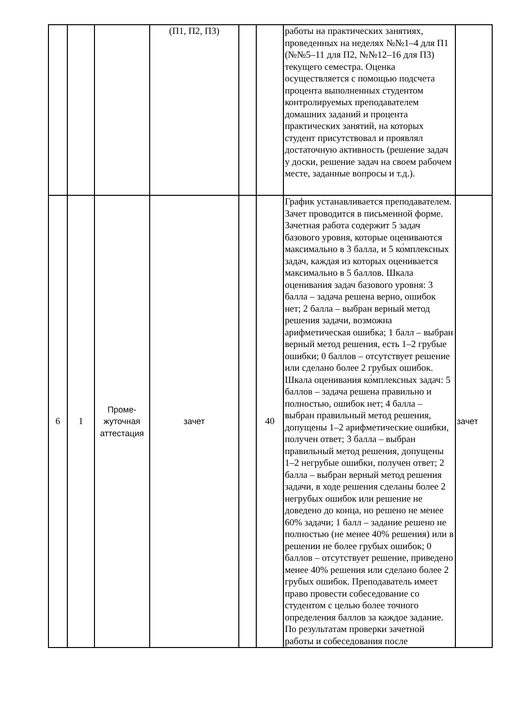| | | | (П1, П2, П3) | | | работы на практических занятиях, проведенных на неделях №№1–4 для П1 (№№5–11 для П2, №№12–16 для П3) текущего семестра. Оценка осуществляется с помощью подсчета процента выполненных студентом контролируемых преподавателем домашних заданий и процента практических занятий, на которых студент присутствовал и проявлял достаточную активность (решение задач у доски, решение задач на своем рабочем месте, заданные вопросы и т.д.). | |
| 6 | 1 | Проме- жуточная аттестация | зачет | | 40 | График устанавливается преподавателем. Зачет проводится в письменной форме. Зачетная работа содержит 5 задач базового уровня, которые оцениваются максимально в 3 балла, и 5 ко́мплексных задач, каждая из которых оценивается максимально в 5 баллов. Шкала оценивания задач базового уровня: 3 балла – задача решена верно, ошибок нет; 2 балла – выбран верный метод решения задачи, возможна арифметическая ошибка; 1 балл – выбран верный метод решения, есть 1–2 грубые ошибки; 0 баллов – отсутствует решение или сделано более 2 грубых ошибок. Шкала оценивания ко́мплексных задач: 5 баллов – задача решена правильно и полностью, ошибок нет; 4 балла – выбран правильный метод решения, допущены 1–2 арифметические ошибки, получен ответ; 3 балла – выбран правильный метод решения, допущены 1–2 негрубые ошибки, получен ответ; 2 балла – выбран верный метод решения задачи, в ходе решения сделаны более 2 негрубых ошибок или решение не доведено до конца, но решено не менее 60% задачи; 1 балл – задание решено не полностью (не менее 40% решения) или в решении не более грубых ошибок; 0 баллов – отсутствует решение, приведено менее 40% решения или сделано более 2 грубых ошибок. Преподаватель имеет право провести собеседование со студентом с целью более точного определения баллов за каждое задание. По результатам проверки зачетной работы и собеседования после | зачет |